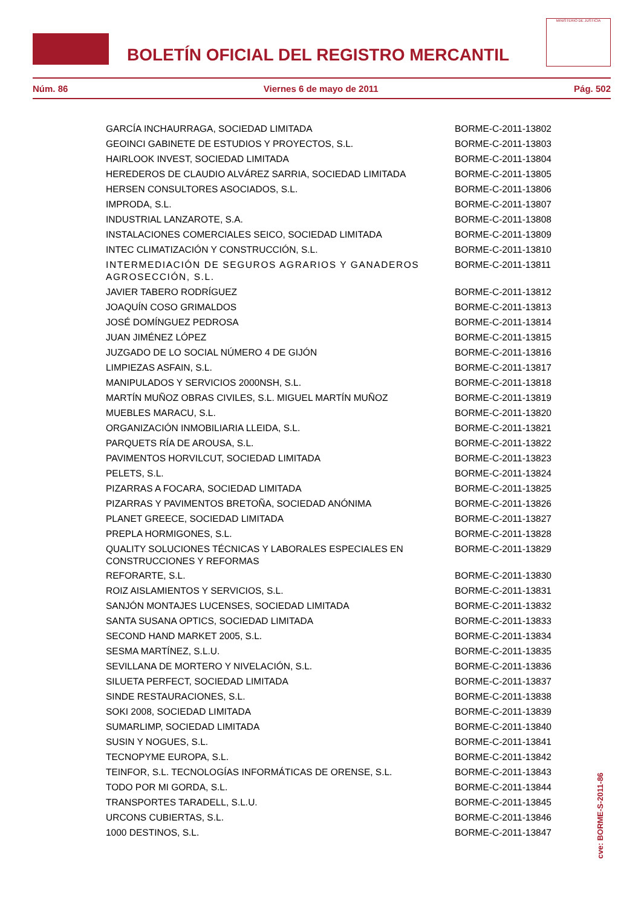BOLETÍN OFICIAL DEL REGISTRO MERCANTIL
MINISTERIO DE JUSTICIA
Núm. 86 Viernes 6 de mayo de 2011 Pág. 502
| GARCÍA INCHAURRAGA, SOCIEDAD LIMITADA | BORME-C-2011-13802 |
| GEOINCI GABINETE DE ESTUDIOS Y PROYECTOS, S.L. | BORME-C-2011-13803 |
| HAIRLOOK INVEST, SOCIEDAD LIMITADA | BORME-C-2011-13804 |
| HEREDEROS DE CLAUDIO ALVÁREZ SARRIA, SOCIEDAD LIMITADA | BORME-C-2011-13805 |
| HERSEN CONSULTORES ASOCIADOS, S.L. | BORME-C-2011-13806 |
| IMPRODA, S.L. | BORME-C-2011-13807 |
| INDUSTRIAL LANZAROTE, S.A. | BORME-C-2011-13808 |
| INSTALACIONES COMERCIALES SEICO, SOCIEDAD LIMITADA | BORME-C-2011-13809 |
| INTEC CLIMATIZACIÓN Y CONSTRUCCIÓN, S.L. | BORME-C-2011-13810 |
| INTERMEDIACIÓN DE SEGUROS AGRARIOS Y GANADEROS AGROSECCIÓN, S.L. | BORME-C-2011-13811 |
| JAVIER TABERO RODRÍGUEZ | BORME-C-2011-13812 |
| JOAQUÍN COSO GRIMALDOS | BORME-C-2011-13813 |
| JOSÉ DOMÍNGUEZ PEDROSA | BORME-C-2011-13814 |
| JUAN JIMÉNEZ LÓPEZ | BORME-C-2011-13815 |
| JUZGADO DE LO SOCIAL NÚMERO 4 DE GIJÓN | BORME-C-2011-13816 |
| LIMPIEZAS ASFAIN, S.L. | BORME-C-2011-13817 |
| MANIPULADOS Y SERVICIOS 2000NSH, S.L. | BORME-C-2011-13818 |
| MARTÍN MUÑOZ OBRAS CIVILES, S.L. MIGUEL MARTÍN MUÑOZ | BORME-C-2011-13819 |
| MUEBLES MARACU, S.L. | BORME-C-2011-13820 |
| ORGANIZACIÓN INMOBILIARIA LLEIDA, S.L. | BORME-C-2011-13821 |
| PARQUETS RÍA DE AROUSA, S.L. | BORME-C-2011-13822 |
| PAVIMENTOS HORVILCUT, SOCIEDAD LIMITADA | BORME-C-2011-13823 |
| PELETS, S.L. | BORME-C-2011-13824 |
| PIZARRAS A FOCARA, SOCIEDAD LIMITADA | BORME-C-2011-13825 |
| PIZARRAS Y PAVIMENTOS BRETOÑA, SOCIEDAD ANÓNIMA | BORME-C-2011-13826 |
| PLANET GREECE, SOCIEDAD LIMITADA | BORME-C-2011-13827 |
| PREPLA HORMIGONES, S.L. | BORME-C-2011-13828 |
| QUALITY SOLUCIONES TÉCNICAS Y LABORALES ESPECIALES EN CONSTRUCCIONES Y REFORMAS | BORME-C-2011-13829 |
| REFORARTE, S.L. | BORME-C-2011-13830 |
| ROIZ AISLAMIENTOS Y SERVICIOS, S.L. | BORME-C-2011-13831 |
| SANJÓN MONTAJES LUCENSES, SOCIEDAD LIMITADA | BORME-C-2011-13832 |
| SANTA SUSANA OPTICS, SOCIEDAD LIMITADA | BORME-C-2011-13833 |
| SECOND HAND MARKET 2005, S.L. | BORME-C-2011-13834 |
| SESMA MARTÍNEZ, S.L.U. | BORME-C-2011-13835 |
| SEVILLANA DE MORTERO Y NIVELACIÓN, S.L. | BORME-C-2011-13836 |
| SILUETA PERFECT, SOCIEDAD LIMITADA | BORME-C-2011-13837 |
| SINDE RESTAURACIONES, S.L. | BORME-C-2011-13838 |
| SOKI 2008, SOCIEDAD LIMITADA | BORME-C-2011-13839 |
| SUMARLIMP, SOCIEDAD LIMITADA | BORME-C-2011-13840 |
| SUSIN Y NOGUES, S.L. | BORME-C-2011-13841 |
| TECNOPYME EUROPA, S.L. | BORME-C-2011-13842 |
| TEINFOR, S.L. TECNOLOGÍAS INFORMÁTICAS DE ORENSE, S.L. | BORME-C-2011-13843 |
| TODO POR MI GORDA, S.L. | BORME-C-2011-13844 |
| TRANSPORTES TARADELL, S.L.U. | BORME-C-2011-13845 |
| URCONS CUBIERTAS, S.L. | BORME-C-2011-13846 |
| 1000 DESTINOS, S.L. | BORME-C-2011-13847 |
cve: BORME-S-2011-86